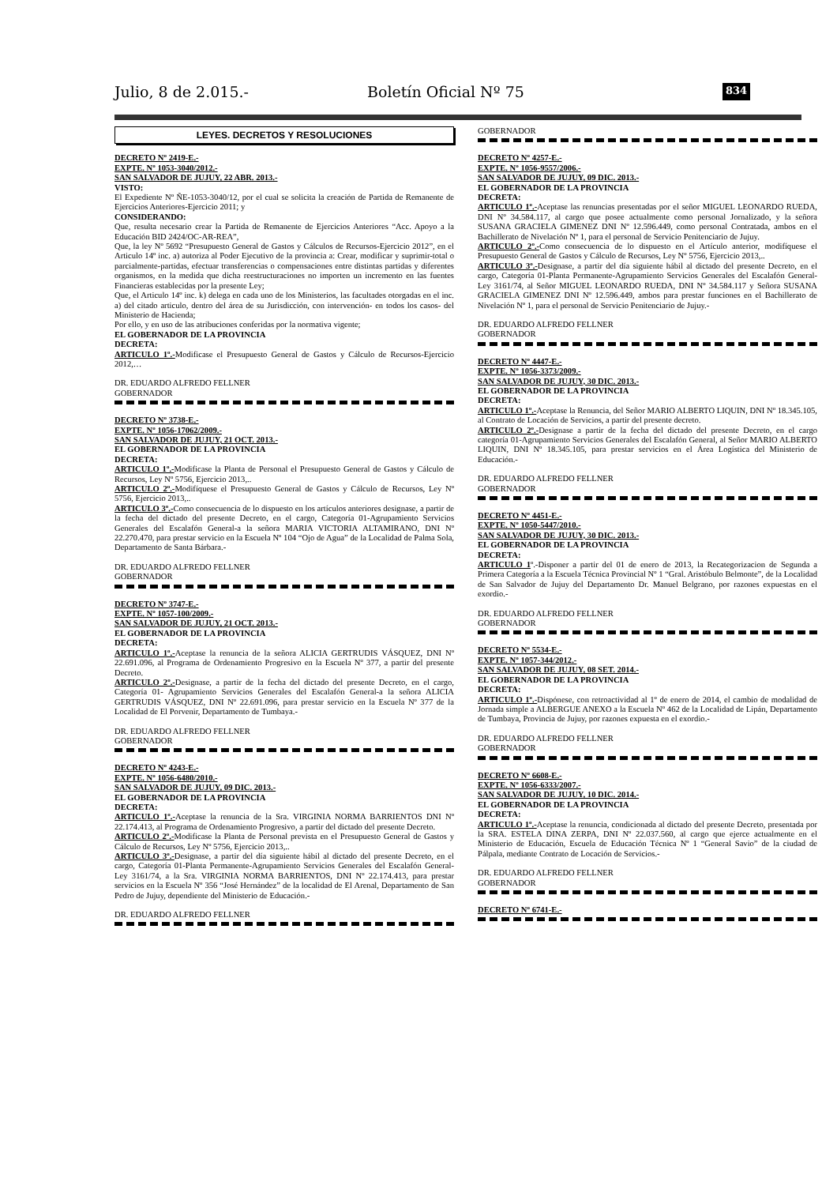Julio, 8 de 2.015.- Boletín Oficial Nº 75 834
LEYES. DECRETOS Y RESOLUCIONES
DECRETO Nº 2419-E.-
EXPTE. Nº 1053-3040/2012.-
SAN SALVADOR DE JUJUY, 22 ABR. 2013.-
VISTO:
El Expediente Nº ÑE-1053-3040/12, por el cual se solicita la creación de Partida de Remanente de Ejercicios Anteriores-Ejercicio 2011; y
CONSIDERANDO:
Que, resulta necesario crear la Partida de Remanente de Ejercicios Anteriores “Acc. Apoyo a la Educación BID 2424/OC-AR-REA”,
Que, la ley Nº 5692 “Presupuesto General de Gastos y Cálculos de Recursos-Ejercicio 2012”, en el Articulo 14º inc. a) autoriza al Poder Ejecutivo de la provincia a: Crear, modificar y suprimir-total o parcialmente-partidas, efectuar transferencias o compensaciones entre distintas partidas y diferentes organismos, en la medida que dicha reestructuraciones no importen un incremento en las fuentes Financieras establecidas por la presente Ley;
Que, el Articulo 14º inc. k) delega en cada uno de los Ministerios, las facultades otorgadas en el inc. a) del citado articulo, dentro del área de su Jurisdicción, con intervención- en todos los casos- del Ministerio de Hacienda;
Por ello, y en uso de las atribuciones conferidas por la normativa vigente;
EL GOBERNADOR DE LA PROVINCIA
DECRETA:
ARTICULO 1º.-Modificase el Presupuesto General de Gastos y Cálculo de Recursos-Ejercicio 2012,…
DR. EDUARDO ALFREDO FELLNER
GOBERNADOR
DECRETO Nº 3738-E.-
EXPTE. Nº 1056-17062/2009.-
SAN SALVADOR DE JUJUY, 21 OCT. 2013.-
EL GOBERNADOR DE LA PROVINCIA
DECRETA:
ARTICULO 1º.-Modificase la Planta de Personal el Presupuesto General de Gastos y Cálculo de Recursos, Ley Nº 5756, Ejercicio 2013,..
ARTICULO 2º.-Modifíquese el Presupuesto General de Gastos y Cálculo de Recursos, Ley Nº 5756, Ejercicio 2013,..
ARTICULO 3º.-Como consecuencia de lo dispuesto en los artículos anteriores designase, a partir de la fecha del dictado del presente Decreto, en el cargo, Categoría 01-Agrupamiento Servicios Generales del Escalafón General-a la señora MARIA VICTORIA ALTAMIRANO, DNI Nº 22.270.470, para prestar servicio en la Escuela Nº 104 “Ojo de Agua” de la Localidad de Palma Sola, Departamento de Santa Bárbara.-
DR. EDUARDO ALFREDO FELLNER
GOBERNADOR
DECRETO Nº 3747-E.-
EXPTE. Nº 1057-100/2009.-
SAN SALVADOR DE JUJUY, 21 OCT. 2013.-
EL GOBERNADOR DE LA PROVINCIA
DECRETA:
ARTICULO 1º.-Aceptase la renuncia de la señora ALICIA GERTRUDIS VÁSQUEZ, DNI Nº 22.691.096, al Programa de Ordenamiento Progresivo en la Escuela Nº 377, a partir del presente Decreto.
ARTICULO 2º.-Designase, a partir de la fecha del dictado del presente Decreto, en el cargo, Categoría 01- Agrupamiento Servicios Generales del Escalafón General-a la señora ALICIA GERTRUDIS VÁSQUEZ, DNI Nº 22.691.096, para prestar servicio en la Escuela Nº 377 de la Localidad de El Porvenir, Departamento de Tumbaya.-
DR. EDUARDO ALFREDO FELLNER
GOBERNADOR
DECRETO Nº 4243-E.-
EXPTE. Nº 1056-6480/2010.-
SAN SALVADOR DE JUJUY, 09 DIC. 2013.-
EL GOBERNADOR DE LA PROVINCIA
DECRETA:
ARTICULO 1º.-Aceptase la renuncia de la Sra. VIRGINIA NORMA BARRIENTOS DNI Nº 22.174.413, al Programa de Ordenamiento Progresivo, a partir del dictado del presente Decreto.
ARTICULO 2º.-Modificase la Planta de Personal prevista en el Presupuesto General de Gastos y Cálculo de Recursos, Ley Nº 5756, Ejercicio 2013,..
ARTICULO 3º.-Designase, a partir del día siguiente hábil al dictado del presente Decreto, en el cargo, Categoría 01-Planta Permanente-Agrupamiento Servicios Generales del Escalafón General-Ley 3161/74, a la Sra. VIRGINIA NORMA BARRIENTOS, DNI Nº 22.174.413, para prestar servicios en la Escuela Nº 356 “José Hernández” de la localidad de El Arenal, Departamento de San Pedro de Jujuy, dependiente del Ministerio de Educación.-
DR. EDUARDO ALFREDO FELLNER
GOBERNADOR
DECRETO Nº 4257-E.-
EXPTE. Nº 1056-9557/2006.-
SAN SALVADOR DE JUJUY, 09 DIC. 2013.-
EL GOBERNADOR DE LA PROVINCIA
DECRETA:
ARTICULO 1º.-Aceptase las renuncias presentadas por el señor MIGUEL LEONARDO RUEDA, DNI Nº 34.584.117, al cargo que posee actualmente como personal Jornalizado, y la señora SUSANA GRACIELA GIMENEZ DNI Nº 12.596.449, como personal Contratada, ambos en el Bachillerato de Nivelación Nº 1, para el personal de Servicio Penitenciario de Jujuy.
ARTICULO 2º.-Como consecuencia de lo dispuesto en el Artículo anterior, modifíquese el Presupuesto General de Gastos y Cálculo de Recursos, Ley Nº 5756, Ejercicio 2013,..
ARTICULO 3º.-Designase, a partir del día siguiente hábil al dictado del presente Decreto, en el cargo, Categoría 01-Planta Permanente-Agrupamiento Servicios Generales del Escalafón General-Ley 3161/74, al Señor MIGUEL LEONARDO RUEDA, DNI Nº 34.584.117 y Señora SUSANA GRACIELA GIMENEZ DNI Nº 12.596.449, ambos para prestar funciones en el Bachillerato de Nivelación Nº 1, para el personal de Servicio Penitenciario de Jujuy.-
DR. EDUARDO ALFREDO FELLNER
GOBERNADOR
DECRETO Nº 4447-E.-
EXPTE. Nº 1056-3373/2009.-
SAN SALVADOR DE JUJUY, 30 DIC. 2013.-
EL GOBERNADOR DE LA PROVINCIA
DECRETA:
ARTICULO 1º.-Aceptase la Renuncia, del Señor MARIO ALBERTO LIQUIN, DNI Nº 18.345.105, al Contrato de Locación de Servicios, a partir del presente decreto.
ARTICULO 2º.-Designase a partir de la fecha del dictado del presente Decreto, en el cargo categoría 01-Agrupamiento Servicios Generales del Escalafón General, al Señor MARIO ALBERTO LIQUIN, DNI Nº 18.345.105, para prestar servicios en el Área Logística del Ministerio de Educación.-
DR. EDUARDO ALFREDO FELLNER
GOBERNADOR
DECRETO Nº 4451-E.-
EXPTE. Nº 1050-5447/2010.-
SAN SALVADOR DE JUJUY, 30 DIC. 2013.-
EL GOBERNADOR DE LA PROVINCIA
DECRETA:
ARTICULO 1º.-Disponer a partir del 01 de enero de 2013, la Recategorizacion de Segunda a Primera Categoría a la Escuela Técnica Provincial Nº 1 “Gral. Aristóbulo Belmonte”, de la Localidad de San Salvador de Jujuy del Departamento Dr. Manuel Belgrano, por razones expuestas en el exordio.-
DR. EDUARDO ALFREDO FELLNER
GOBERNADOR
DECRETO Nº 5534-E.-
EXPTE. Nº 1057-344/2012.-
SAN SALVADOR DE JUJUY, 08 SET. 2014.-
EL GOBERNADOR DE LA PROVINCIA
DECRETA:
ARTICULO 1º.-Dispónese, con retroactividad al 1º de enero de 2014, el cambio de modalidad de Jornada simple a ALBERGUE ANEXO a la Escuela Nº 462 de la Localidad de Lipán, Departamento de Tumbaya, Provincia de Jujuy, por razones expuesta en el exordio.-
DR. EDUARDO ALFREDO FELLNER
GOBERNADOR
DECRETO Nº 6608-E.-
EXPTE. Nº 1056-6333/2007.-
SAN SALVADOR DE JUJUY, 10 DIC. 2014.-
EL GOBERNADOR DE LA PROVINCIA
DECRETA:
ARTICULO 1º.-Aceptase la renuncia, condicionada al dictado del presente Decreto, presentada por la SRA. ESTELA DINA ZERPA, DNI Nº 22.037.560, al cargo que ejerce actualmente en el Ministerio de Educación, Escuela de Educación Técnica Nº 1 “General Savio” de la ciudad de Pálpala, mediante Contrato de Locación de Servicios.-
DR. EDUARDO ALFREDO FELLNER
GOBERNADOR
DECRETO Nº 6741-E.-